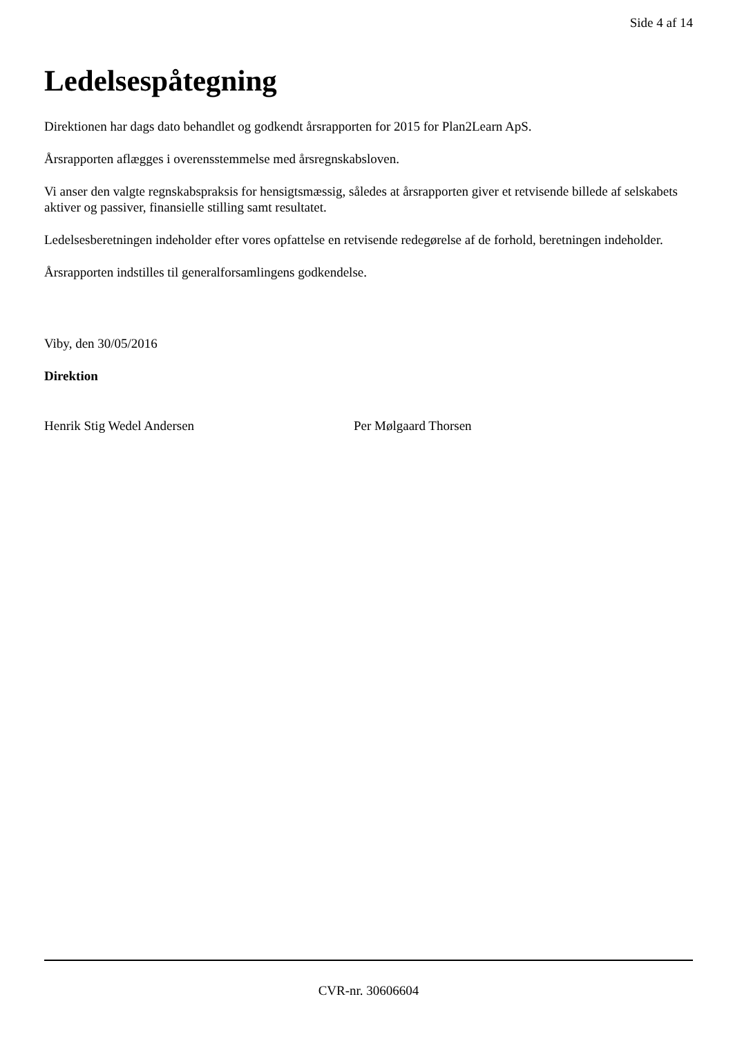Side 4 af 14
Ledelsespåtegning
Direktionen har dags dato behandlet og godkendt årsrapporten for 2015 for Plan2Learn ApS.
Årsrapporten aflægges i overensstemmelse med årsregnskabsloven.
Vi anser den valgte regnskabspraksis for hensigtsmæssig, således at årsrapporten giver et retvisende billede af selskabets aktiver og passiver, finansielle stilling samt resultatet.
Ledelsesberetningen indeholder efter vores opfattelse en retvisende redegørelse af de forhold, beretningen indeholder.
Årsrapporten indstilles til generalforsamlingens godkendelse.
Viby, den 30/05/2016
Direktion
Henrik Stig Wedel Andersen Per Mølgaard Thorsen
CVR-nr. 30606604